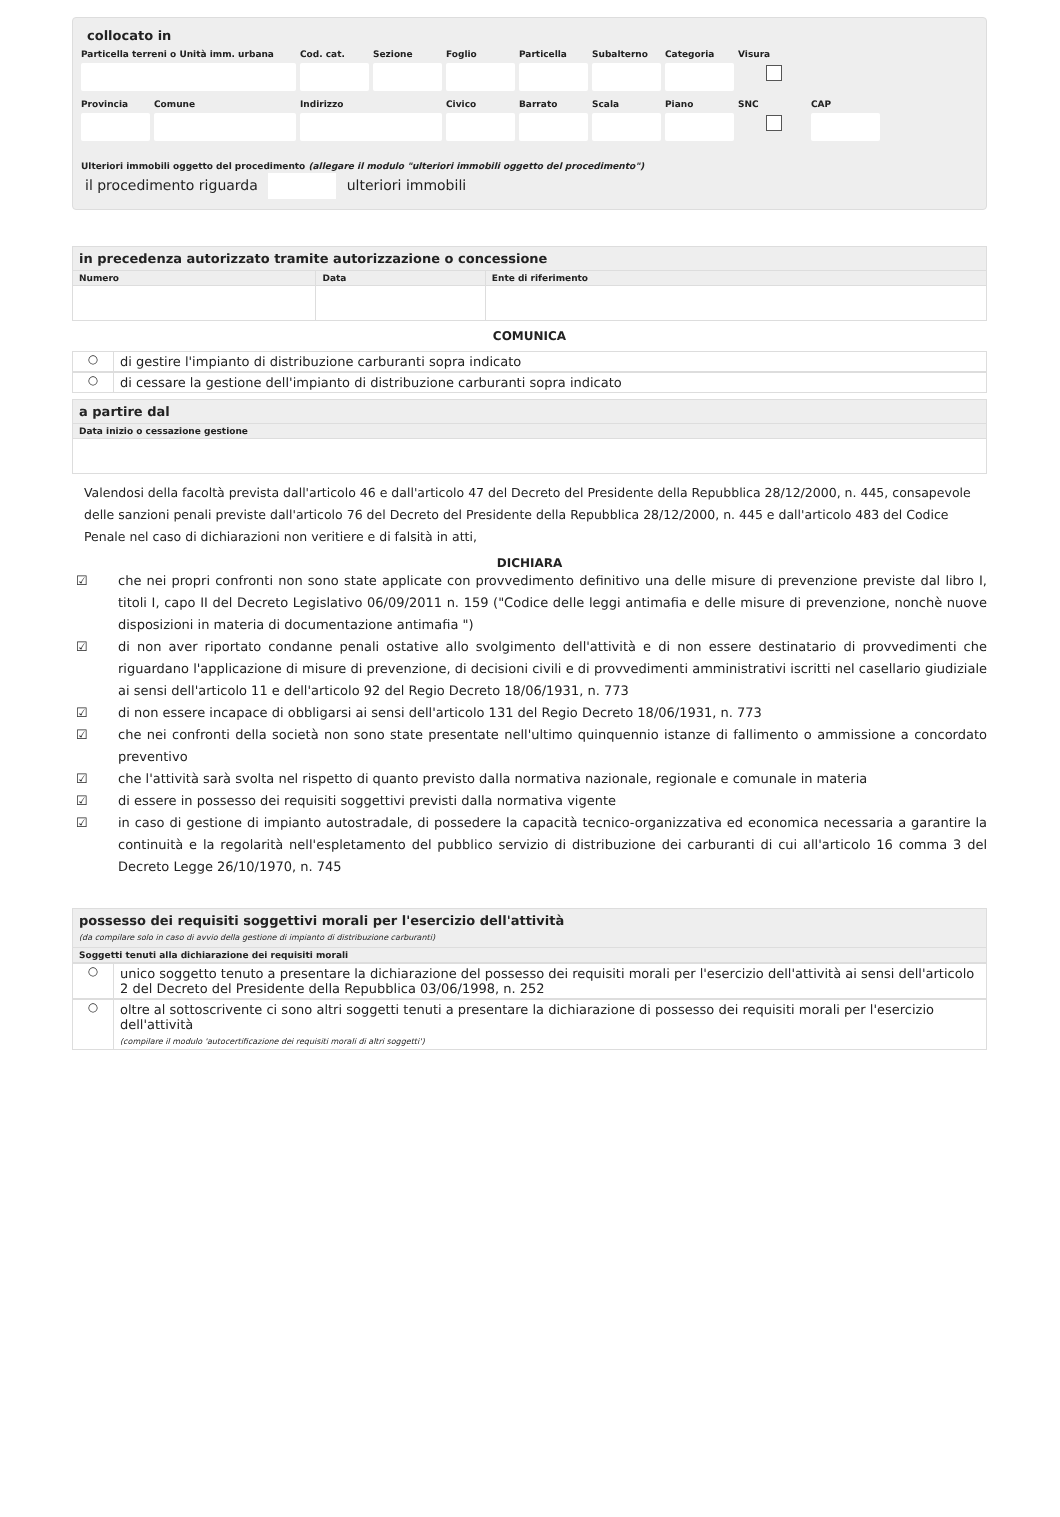collocato in
Particella terreni o Unità imm. urbana
Cod. cat. Sezione Foglio Particella
Subalterno
Categoria Visura
Provincia Comune Indirizzo Civico Barrato Scala Piano SNC CAP
Ulteriori immobili oggetto del procedimento (allegare il modulo "ulteriori immobili oggetto del procedimento")
il procedimento riguarda ulteriori immobili
| in precedenza autorizzato tramite autorizzazione o concessione | | |
| Numero | Data | Ente di riferimento |
COMUNICA
○ di gestire l'impianto di distribuzione carburanti sopra indicato
○ di cessare la gestione dell'impianto di distribuzione carburanti sopra indicato
| a partire dal |
| Data inizio o cessazione gestione |
Valendosi della facoltà prevista dall'articolo 46 e dall'articolo 47 del Decreto del Presidente della Repubblica 28/12/2000, n. 445, consapevole delle sanzioni penali previste dall'articolo 76 del Decreto del Presidente della Repubblica 28/12/2000, n. 445 e dall'articolo 483 del Codice Penale nel caso di dichiarazioni non veritiere e di falsità in atti,
DICHIARA
☑ che nei propri confronti non sono state applicate con provvedimento definitivo una delle misure di prevenzione previste dal libro I, titoli I, capo II del Decreto Legislativo 06/09/2011 n. 159 ("Codice delle leggi antimafia e delle misure di prevenzione, nonchè nuove disposizioni in materia di documentazione antimafia ")
☑ di non aver riportato condanne penali ostative allo svolgimento dell'attività e di non essere destinatario di provvedimenti che riguardano l'applicazione di misure di prevenzione, di decisioni civili e di provvedimenti amministrativi iscritti nel casellario giudiziale ai sensi dell'articolo 11 e dell'articolo 92 del Regio Decreto 18/06/1931, n. 773
☑ di non essere incapace di obbligarsi ai sensi dell'articolo 131 del Regio Decreto 18/06/1931, n. 773
☑ che nei confronti della società non sono state presentate nell'ultimo quinquennio istanze di fallimento o ammissione a concordato preventivo
☑ che l'attività sarà svolta nel rispetto di quanto previsto dalla normativa nazionale, regionale e comunale in materia
☑ di essere in possesso dei requisiti soggettivi previsti dalla normativa vigente
☑ in caso di gestione di impianto autostradale, di possedere la capacità tecnico-organizzativa ed economica necessaria a garantire la continuità e la regolarità nell'espletamento del pubblico servizio di distribuzione dei carburanti di cui all'articolo 16 comma 3 del Decreto Legge 26/10/1970, n. 745
| possesso dei requisiti soggettivi morali per l'esercizio dell'attività (da compilare solo in caso di avvio della gestione di impianto di distribuzione carburanti) |
| Soggetti tenuti alla dichiarazione dei requisiti morali |
○ unico soggetto tenuto a presentare la dichiarazione del possesso dei requisiti morali per l'esercizio dell'attività ai sensi dell'articolo 2 del Decreto del Presidente della Repubblica 03/06/1998, n. 252
○ oltre al sottoscrivente ci sono altri soggetti tenuti a presentare la dichiarazione di possesso dei requisiti morali per l'esercizio dell'attività
(compilare il modulo 'autocertificazione dei requisiti morali di altri soggetti')